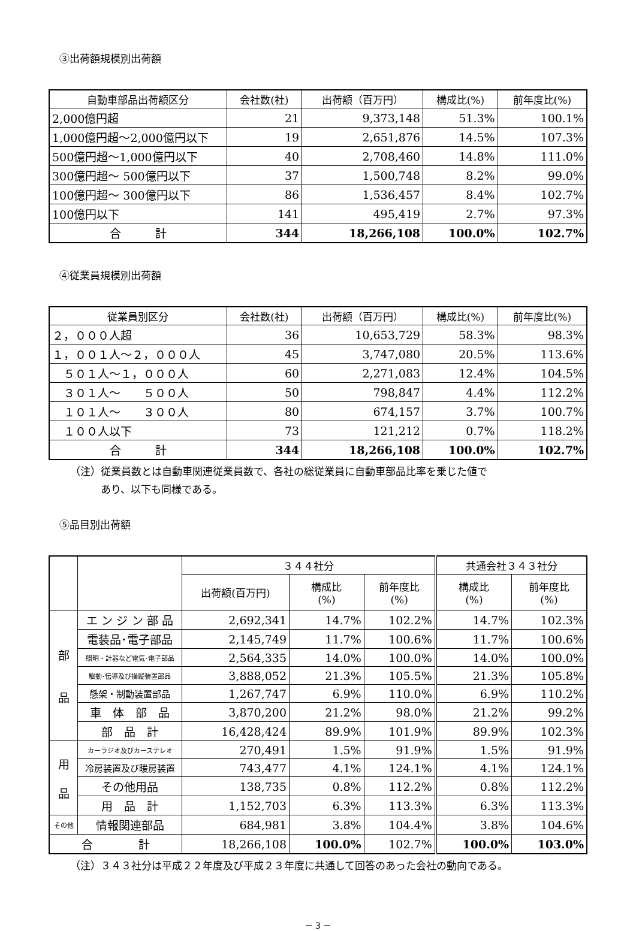③出荷額規模別出荷額
| 自動車部品出荷額区分 | 会社数(社) | 出荷額（百万円） | 構成比(%) | 前年度比(%) |
| --- | --- | --- | --- | --- |
| 2,000億円超 | 21 | 9,373,148 | 51.3% | 100.1% |
| 1,000億円超～2,000億円以下 | 19 | 2,651,876 | 14.5% | 107.3% |
| 500億円超～1,000億円以下 | 40 | 2,708,460 | 14.8% | 111.0% |
| 300億円超～ 500億円以下 | 37 | 1,500,748 | 8.2% | 99.0% |
| 100億円超～ 300億円以下 | 86 | 1,536,457 | 8.4% | 102.7% |
| 100億円以下 | 141 | 495,419 | 2.7% | 97.3% |
| 合 計 | 344 | 18,266,108 | 100.0% | 102.7% |
④従業員規模別出荷額
| 従業員別区分 | 会社数(社) | 出荷額（百万円） | 構成比(%) | 前年度比(%) |
| --- | --- | --- | --- | --- |
| ２，０００人超 | 36 | 10,653,729 | 58.3% | 98.3% |
| １，００１人～２，０００人 | 45 | 3,747,080 | 20.5% | 113.6% |
| ５０１人～１，０００人 | 60 | 2,271,083 | 12.4% | 104.5% |
| ３０１人～ ５００人 | 50 | 798,847 | 4.4% | 112.2% |
| １０１人～ ３００人 | 80 | 674,157 | 3.7% | 100.7% |
| １００人以下 | 73 | 121,212 | 0.7% | 118.2% |
| 合 計 | 344 | 18,266,108 | 100.0% | 102.7% |
（注）従業員数とは自動車関連従業員数で、各社の総従業員に自動車部品比率を乗じた値で
　　　あり、以下も同様である。
⑤品目別出荷額
| | | ３４４社分 | | | 共通会社３４３社分 | |
| --- | --- | --- | --- | --- | --- | --- |
| | | 出荷額(百万円) | 構成比 (%) | 前年度比 (%) | 構成比 (%) | 前年度比 (%) |
| 部 品 | エ ン ジ ン 部 品 | 2,692,341 | 14.7% | 102.2% | 14.7% | 102.3% |
| | 電装品･電子部品 | 2,145,749 | 11.7% | 100.6% | 11.7% | 100.6% |
| | 照明・計器など電気･電子部品 | 2,564,335 | 14.0% | 100.0% | 14.0% | 100.0% |
| | 駆動･伝導及び操縦装置部品 | 3,888,052 | 21.3% | 105.5% | 21.3% | 105.8% |
| | 懸架・制動装置部品 | 1,267,747 | 6.9% | 110.0% | 6.9% | 110.2% |
| | 車 体 部 品 | 3,870,200 | 21.2% | 98.0% | 21.2% | 99.2% |
| | 部 品 計 | 16,428,424 | 89.9% | 101.9% | 89.9% | 102.3% |
| 用 品 | カーラジオ及びカーステレオ | 270,491 | 1.5% | 91.9% | 1.5% | 91.9% |
| | 冷房装置及び暖房装置 | 743,477 | 4.1% | 124.1% | 4.1% | 124.1% |
| | その他用品 | 138,735 | 0.8% | 112.2% | 0.8% | 112.2% |
| | 用 品 計 | 1,152,703 | 6.3% | 113.3% | 6.3% | 113.3% |
| その他 | 情報関連部品 | 684,981 | 3.8% | 104.4% | 3.8% | 104.6% |
| 合 計 | | 18,266,108 | 100.0% | 102.7% | 100.0% | 103.0% |
（注）３４３社分は平成２２年度及び平成２３年度に共通して回答のあった会社の動向である。
－ 3 －